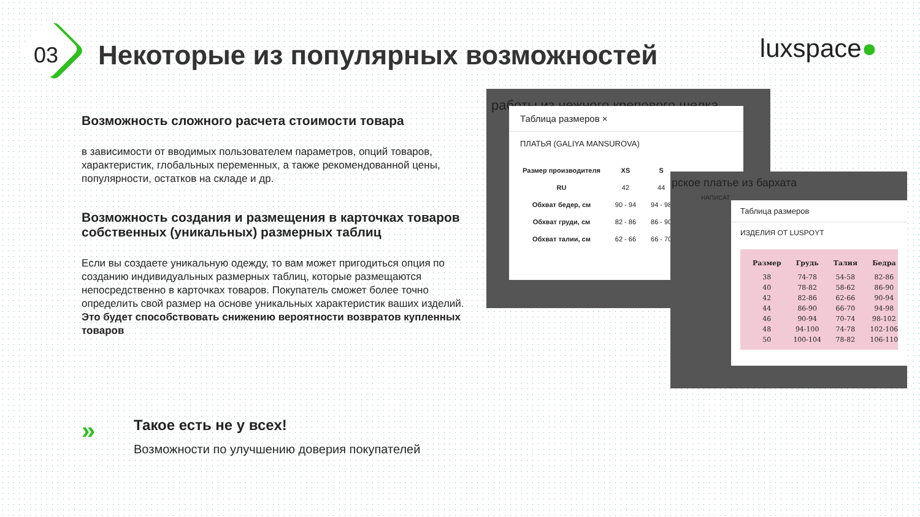03
Некоторые из популярных возможностей
luxspace●
Возможность сложного расчета стоимости товара
в зависимости от вводимых пользователем параметров, опций товаров, характеристик, глобальных переменных, а также рекомендованной цены, популярности, остатков на складе и др.
Возможность создания и размещения в карточках товаров собственных (уникальных) размерных таблиц
Если вы создаете уникальную одежду, то вам может пригодиться опция по созданию индивидуальных размерных таблиц, которые размещаются непосредственно в карточках товаров. Покупатель сможет более точно определить свой размер на основе уникальных характеристик ваших изделий.
Это будет способствовать снижению вероятности возвратов купленных товаров
работы из нежного крепового шелка
Таблица размеров ×
ПЛАТЬЯ (GALIYA MANSUROVA)
| Размер производителя | XS | S |
| --- | --- | --- |
| RU | 42 | 44 |
| Обхват бедер, см | 90 - 94 | 94 - 98 |
| Обхват груди, см | 82 - 86 | 86 - 90 |
| Обхват талии, см | 62 - 66 | 66 - 70 |
рское платье из бархата
НАПИСАТ
Таблица размеров
ИЗДЕЛИЯ ОТ LUSPOYT
| Размер | Грудь | Талия | Бедра |
| --- | --- | --- | --- |
| 38 | 74-78 | 54-58 | 82-86 |
| 40 | 78-82 | 58-62 | 86-90 |
| 42 | 82-86 | 62-66 | 90-94 |
| 44 | 86-90 | 66-70 | 94-98 |
| 46 | 90-94 | 70-74 | 98-102 |
| 48 | 94-100 | 74-78 | 102-106 |
| 50 | 100-104 | 78-82 | 106-110 |
»
Такое есть не у всех!
Возможности по улучшению доверия покупателей